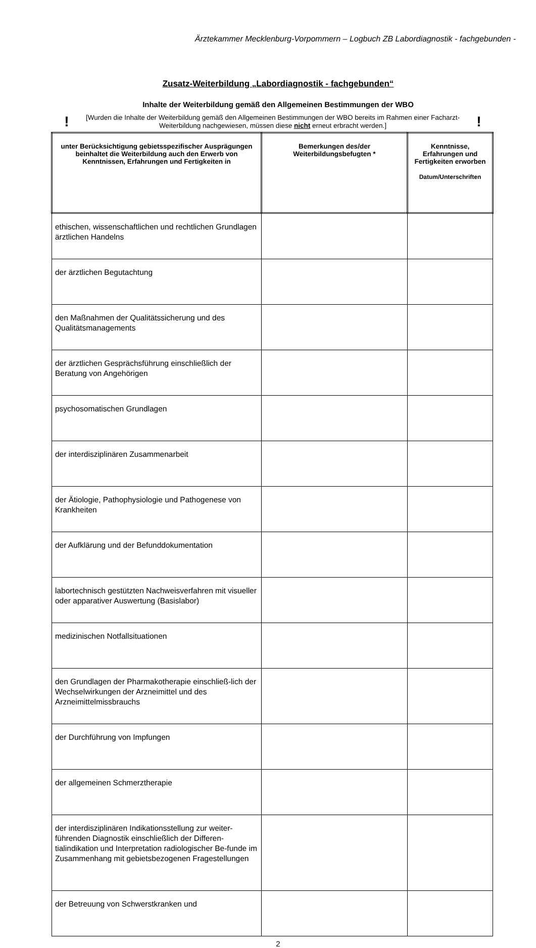Ärztekammer Mecklenburg-Vorpommern – Logbuch ZB Labordiagnostik - fachgebunden -
Zusatz-Weiterbildung „Labordiagnostik - fachgebunden“
Inhalte der Weiterbildung gemäß den Allgemeinen Bestimmungen der WBO
! [Wurden die Inhalte der Weiterbildung gemäß den Allgemeinen Bestimmungen der WBO bereits im Rahmen einer Facharzt-Weiterbildung nachgewiesen, müssen diese nicht erneut erbracht werden.]!
| unter Berücksichtigung gebietsspezifischer Ausprägungen beinhaltet die Weiterbildung auch den Erwerb von Kenntnissen, Erfahrungen und Fertigkeiten in | Bemerkungen des/der Weiterbildungsbefugten * | Kenntnisse, Erfahrungen und Fertigkeiten erworben Datum/Unterschriften |
| --- | --- | --- |
| ethischen, wissenschaftlichen und rechtlichen Grundlagen ärztlichen Handelns | | |
| der ärztlichen Begutachtung | | |
| den Maßnahmen der Qualitätssicherung und des Qualitätsmanagements | | |
| der ärztlichen Gesprächsführung einschließlich der Beratung von Angehörigen | | |
| psychosomatischen Grundlagen | | |
| der interdisziplinären Zusammenarbeit | | |
| der Ätiologie, Pathophysiologie und Pathogenese von Krankheiten | | |
| der Aufklärung und der Befunddokumentation | | |
| labortechnisch gestützten Nachweisverfahren mit visueller oder apparativer Auswertung (Basislabor) | | |
| medizinischen Notfallsituationen | | |
| den Grundlagen der Pharmakotherapie einschließ-lich der Wechselwirkungen der Arzneimittel und des Arzneimittelmissbrauchs | | |
| der Durchführung von Impfungen | | |
| der allgemeinen Schmerztherapie | | |
| der interdisziplinären Indikationsstellung zur weiter-führenden Diagnostik einschließlich der Differen-tialindikation und Interpretation radiologischer Be-funde im Zusammenhang mit gebietsbezogenen Fragestellungen | | |
| der Betreuung von Schwerstkranken und | | |
2